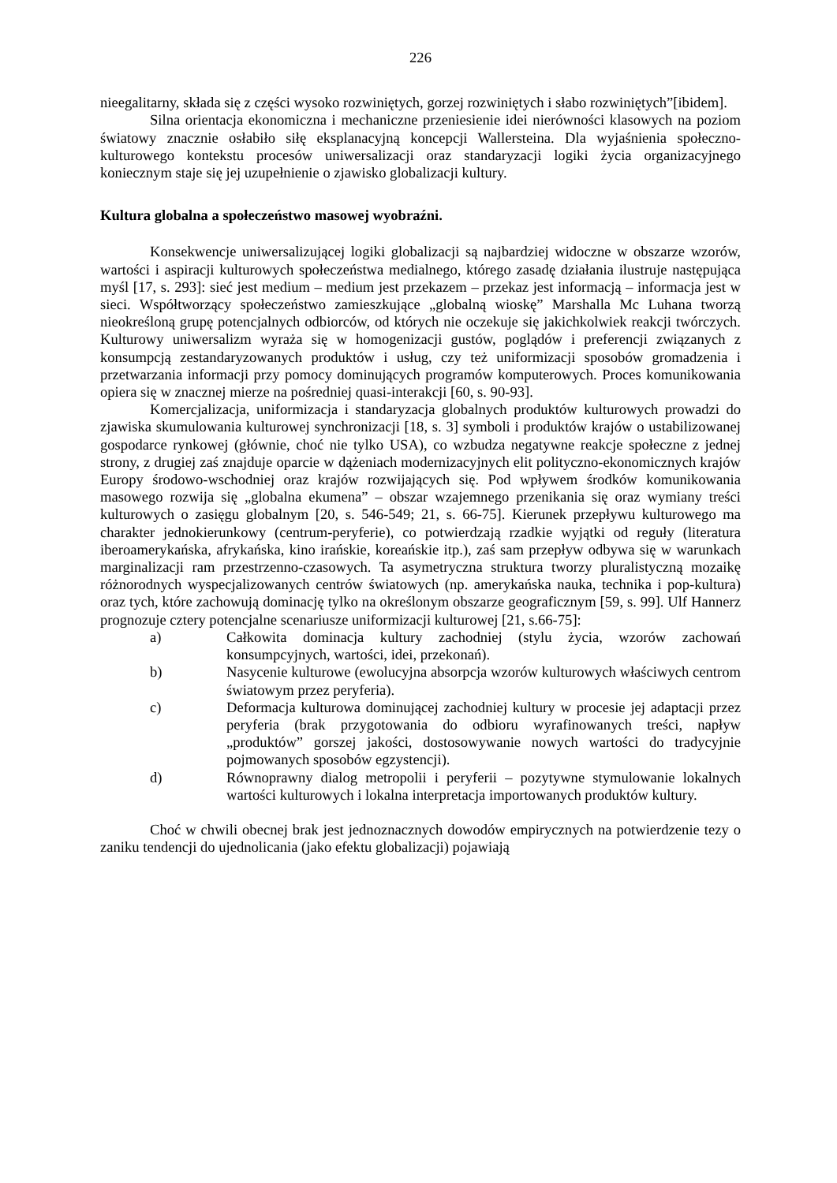226
nieegalitarny, składa się z części wysoko rozwiniętych, gorzej rozwiniętych i słabo rozwiniętych”[ibidem].
Silna orientacja ekonomiczna i mechaniczne przeniesienie idei nierówności klasowych na poziom światowy znacznie osłabiło siłę eksplanacyjną koncepcji Wallersteina. Dla wyjaśnienia społeczno-kulturowego kontekstu procesów uniwersalizacji oraz standaryzacji logiki życia organizacyjnego koniecznym staje się jej uzupełnienie o zjawisko globalizacji kultury.
Kultura globalna a społeczeństwo masowej wyobraźni.
Konsekwencje uniwersalizującej logiki globalizacji są najbardziej widoczne w obszarze wzorów, wartości i aspiracji kulturowych społeczeństwa medialnego, którego zasadę działania ilustruje następująca myśl [17, s. 293]: sieć jest medium – medium jest przekazem – przekaz jest informacją – informacja jest w sieci. Współtworzący społeczeństwo zamieszkujące „globalną wioskę” Marshalla Mc Luhana tworzą nieokreśloną grupę potencjalnych odbiorców, od których nie oczekuje się jakichkolwiek reakcji twórczych. Kulturowy uniwersalizm wyraża się w homogenizacji gustów, poglądów i preferencji związanych z konsumpcją zestandaryzowanych produktów i usług, czy też uniformizacji sposobów gromadzenia i przetwarzania informacji przy pomocy dominujących programów komputerowych. Proces komunikowania opiera się w znacznej mierze na pośredniej quasi-interakcji [60, s. 90-93].
Komercjalizacja, uniformizacja i standaryzacja globalnych produktów kulturowych prowadzi do zjawiska skumulowania kulturowej synchronizacji [18, s. 3] symboli i produktów krajów o ustabilizowanej gospodarce rynkowej (głównie, choć nie tylko USA), co wzbudza negatywne reakcje społeczne z jednej strony, z drugiej zaś znajduje oparcie w dążeniach modernizacyjnych elit polityczno-ekonomicznych krajów Europy środowo-wschodniej oraz krajów rozwijających się. Pod wpływem środków komunikowania masowego rozwija się „globalna ekumena” – obszar wzajemnego przenikania się oraz wymiany treści kulturowych o zasięgu globalnym [20, s. 546-549; 21, s. 66-75]. Kierunek przepływu kulturowego ma charakter jednokierunkowy (centrum-peryferie), co potwierdzają rzadkie wyjątki od reguły (literatura iberoamerykańska, afrykańska, kino irańskie, koreańskie itp.), zaś sam przepływ odbywa się w warunkach marginalizacji ram przestrzenno-czasowych. Ta asymetryczna struktura tworzy pluralistyczną mozaikę różnorodnych wyspecjalizowanych centrów światowych (np. amerykańska nauka, technika i pop-kultura) oraz tych, które zachowują dominację tylko na określonym obszarze geograficznym [59, s. 99]. Ulf Hannerz prognozuje cztery potencjalne scenariusze uniformizacji kulturowej [21, s.66-75]:
a) Całkowita dominacja kultury zachodniej (stylu życia, wzorów zachowań konsumpcyjnych, wartości, idei, przekonań).
b) Nasycenie kulturowe (ewolucyjna absorpcja wzorów kulturowych właściwych centrom światowym przez peryferia).
c) Deformacja kulturowa dominującej zachodniej kultury w procesie jej adaptacji przez peryferia (brak przygotowania do odbioru wyrafinowanych treści, napływ „produktów” gorszej jakości, dostosowywanie nowych wartości do tradycyjnie pojmowanych sposobów egzystencji).
d) Równoprawny dialog metropolii i peryferii – pozytywne stymulowanie lokalnych wartości kulturowych i lokalna interpretacja importowanych produktów kultury.
Choć w chwili obecnej brak jest jednoznacznych dowodów empirycznych na potwierdzenie tezy o zaniku tendencji do ujednolicania (jako efektu globalizacji) pojawiają